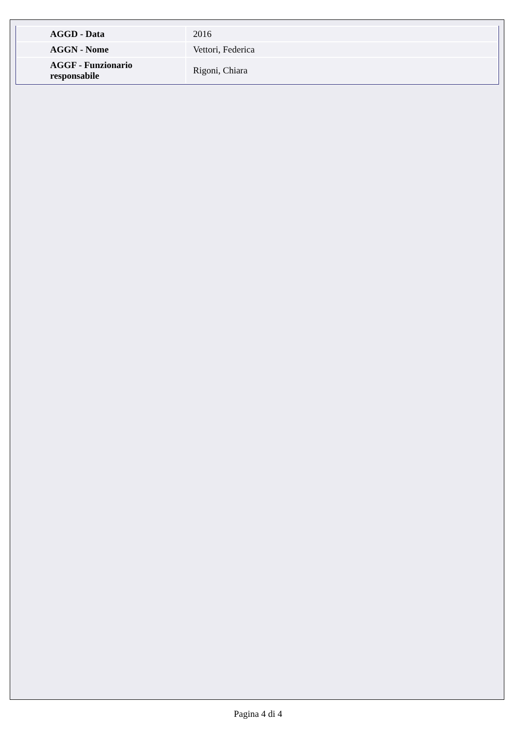| AGGD - Data | 2016 |
| AGGN - Nome | Vettori, Federica |
| AGGF - Funzionario responsabile | Rigoni, Chiara |
Pagina 4 di 4